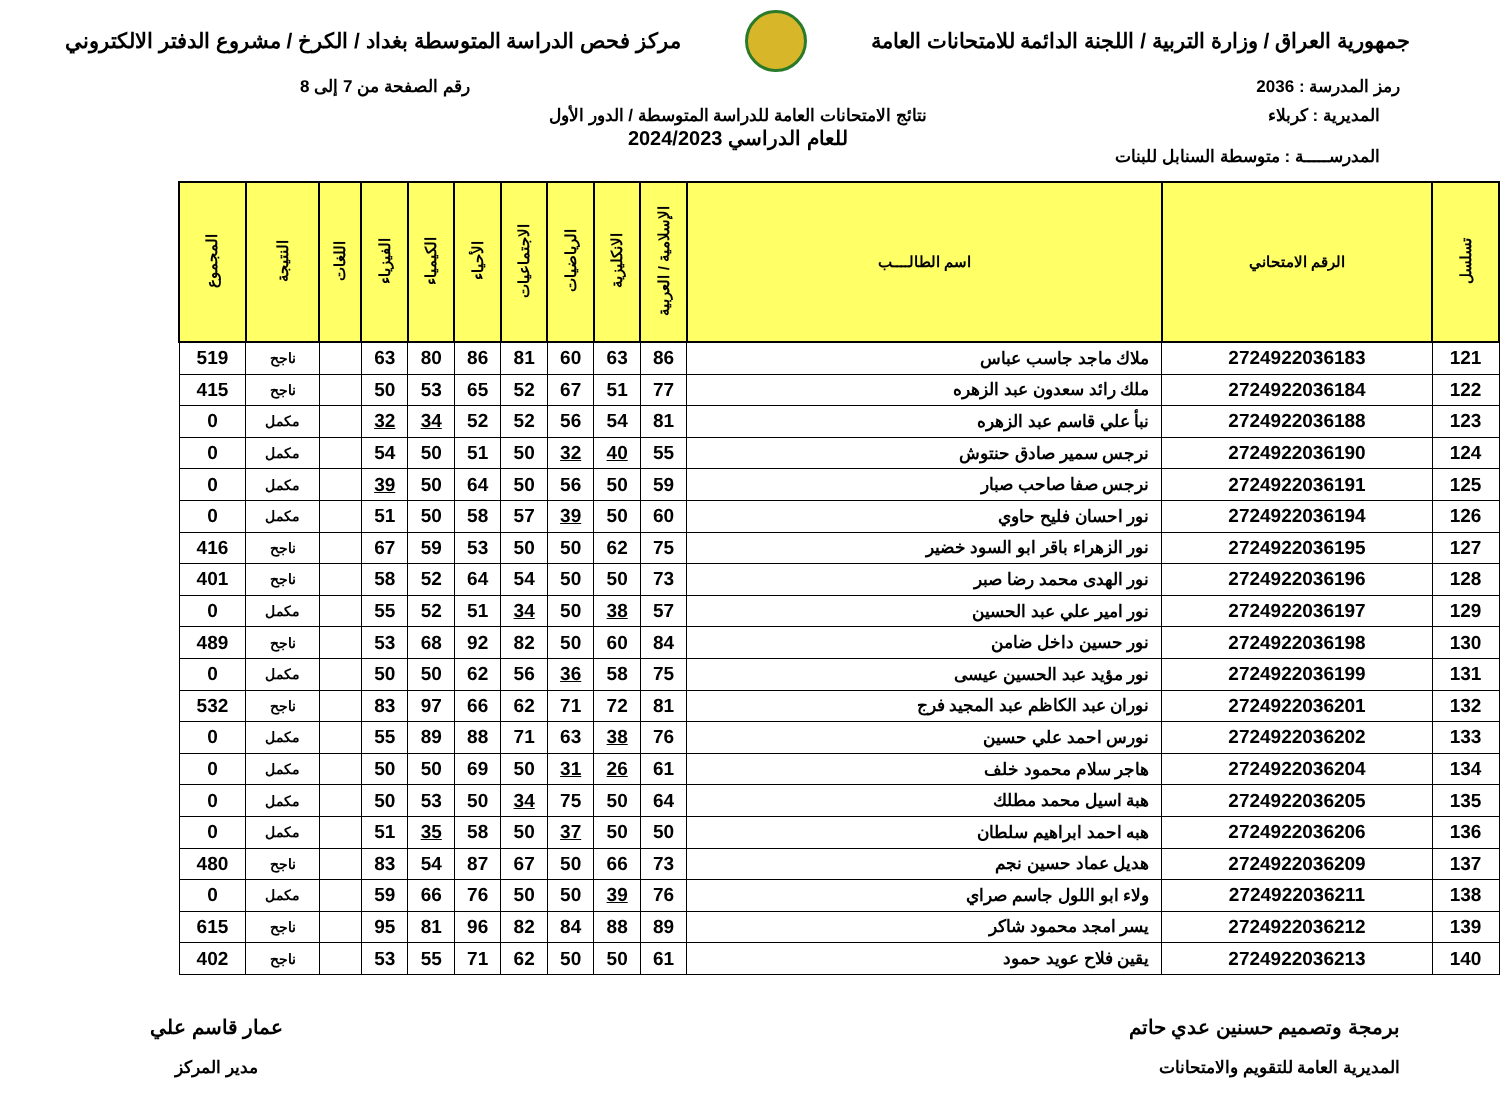جمهورية العراق / وزارة التربية / اللجنة الدائمة للامتحانات العامة
مركز فحص الدراسة المتوسطة بغداد / الكرخ / مشروع الدفتر الالكتروني
رمز المدرسة : 2036 رقم الصفحة من 7 إلى 8
المديرية : كربلاء
المدرســـــة : متوسطة السنابل للبنات
نتائج الامتحانات العامة للدراسة المتوسطة / الدور الأول
للعام الدراسي 2024/2023
| تسلسل | الرقم الامتحاني | اسم الطالــــب | الإسلامية / العربية | الانكليزية | الرياضيات | الاجتماعيات | الأحياء | الكيمياء | الفيزياء | اللغات | النتيجة | المجموع |
| --- | --- | --- | --- | --- | --- | --- | --- | --- | --- | --- | --- | --- |
| 121 | 2724922036183 | ملاك ماجد جاسب عباس | 86 | 63 | 60 | 81 | 86 | 80 | 63 | | ناجح | 519 |
| 122 | 2724922036184 | ملك رائد سعدون عبد الزهره | 77 | 51 | 67 | 52 | 65 | 53 | 50 | | ناجح | 415 |
| 123 | 2724922036188 | نبأ علي قاسم عبد الزهره | 81 | 54 | 56 | 52 | 52 | 34 | 32 | | مكمل | 0 |
| 124 | 2724922036190 | نرجس سمير صادق حنتوش | 55 | 40 | 32 | 50 | 51 | 50 | 54 | | مكمل | 0 |
| 125 | 2724922036191 | نرجس صفا صاحب صبار | 59 | 50 | 56 | 50 | 64 | 50 | 39 | | مكمل | 0 |
| 126 | 2724922036194 | نور احسان فليح حاوي | 60 | 50 | 39 | 57 | 58 | 50 | 51 | | مكمل | 0 |
| 127 | 2724922036195 | نور الزهراء باقر ابو السود خضير | 75 | 62 | 50 | 50 | 53 | 59 | 67 | | ناجح | 416 |
| 128 | 2724922036196 | نور الهدى محمد رضا صبر | 73 | 50 | 50 | 54 | 64 | 52 | 58 | | ناجح | 401 |
| 129 | 2724922036197 | نور امير علي عبد الحسين | 57 | 38 | 50 | 34 | 51 | 52 | 55 | | مكمل | 0 |
| 130 | 2724922036198 | نور حسين داخل ضامن | 84 | 60 | 50 | 82 | 92 | 68 | 53 | | ناجح | 489 |
| 131 | 2724922036199 | نور مؤيد عبد الحسين عيسى | 75 | 58 | 36 | 56 | 62 | 50 | 50 | | مكمل | 0 |
| 132 | 2724922036201 | نوران عبد الكاظم عبد المجيد فرج | 81 | 72 | 71 | 62 | 66 | 97 | 83 | | ناجح | 532 |
| 133 | 2724922036202 | نورس احمد علي حسين | 76 | 38 | 63 | 71 | 88 | 89 | 55 | | مكمل | 0 |
| 134 | 2724922036204 | هاجر سلام محمود خلف | 61 | 26 | 31 | 50 | 69 | 50 | 50 | | مكمل | 0 |
| 135 | 2724922036205 | هبة اسيل محمد مطلك | 64 | 50 | 75 | 34 | 50 | 53 | 50 | | مكمل | 0 |
| 136 | 2724922036206 | هبه احمد ابراهيم سلطان | 50 | 50 | 37 | 50 | 58 | 35 | 51 | | مكمل | 0 |
| 137 | 2724922036209 | هديل عماد حسين نجم | 73 | 66 | 50 | 67 | 87 | 54 | 83 | | ناجح | 480 |
| 138 | 2724922036211 | ولاء ابو اللول جاسم صراي | 76 | 39 | 50 | 50 | 76 | 66 | 59 | | مكمل | 0 |
| 139 | 2724922036212 | يسر امجد محمود شاكر | 89 | 88 | 84 | 82 | 96 | 81 | 95 | | ناجح | 615 |
| 140 | 2724922036213 | يقين فلاح عويد حمود | 61 | 50 | 50 | 62 | 71 | 55 | 53 | | ناجح | 402 |
برمجة وتصميم حسنين عدي حاتم
المديرية العامة للتقويم والامتحانات
عمار قاسم علي
مدير المركز